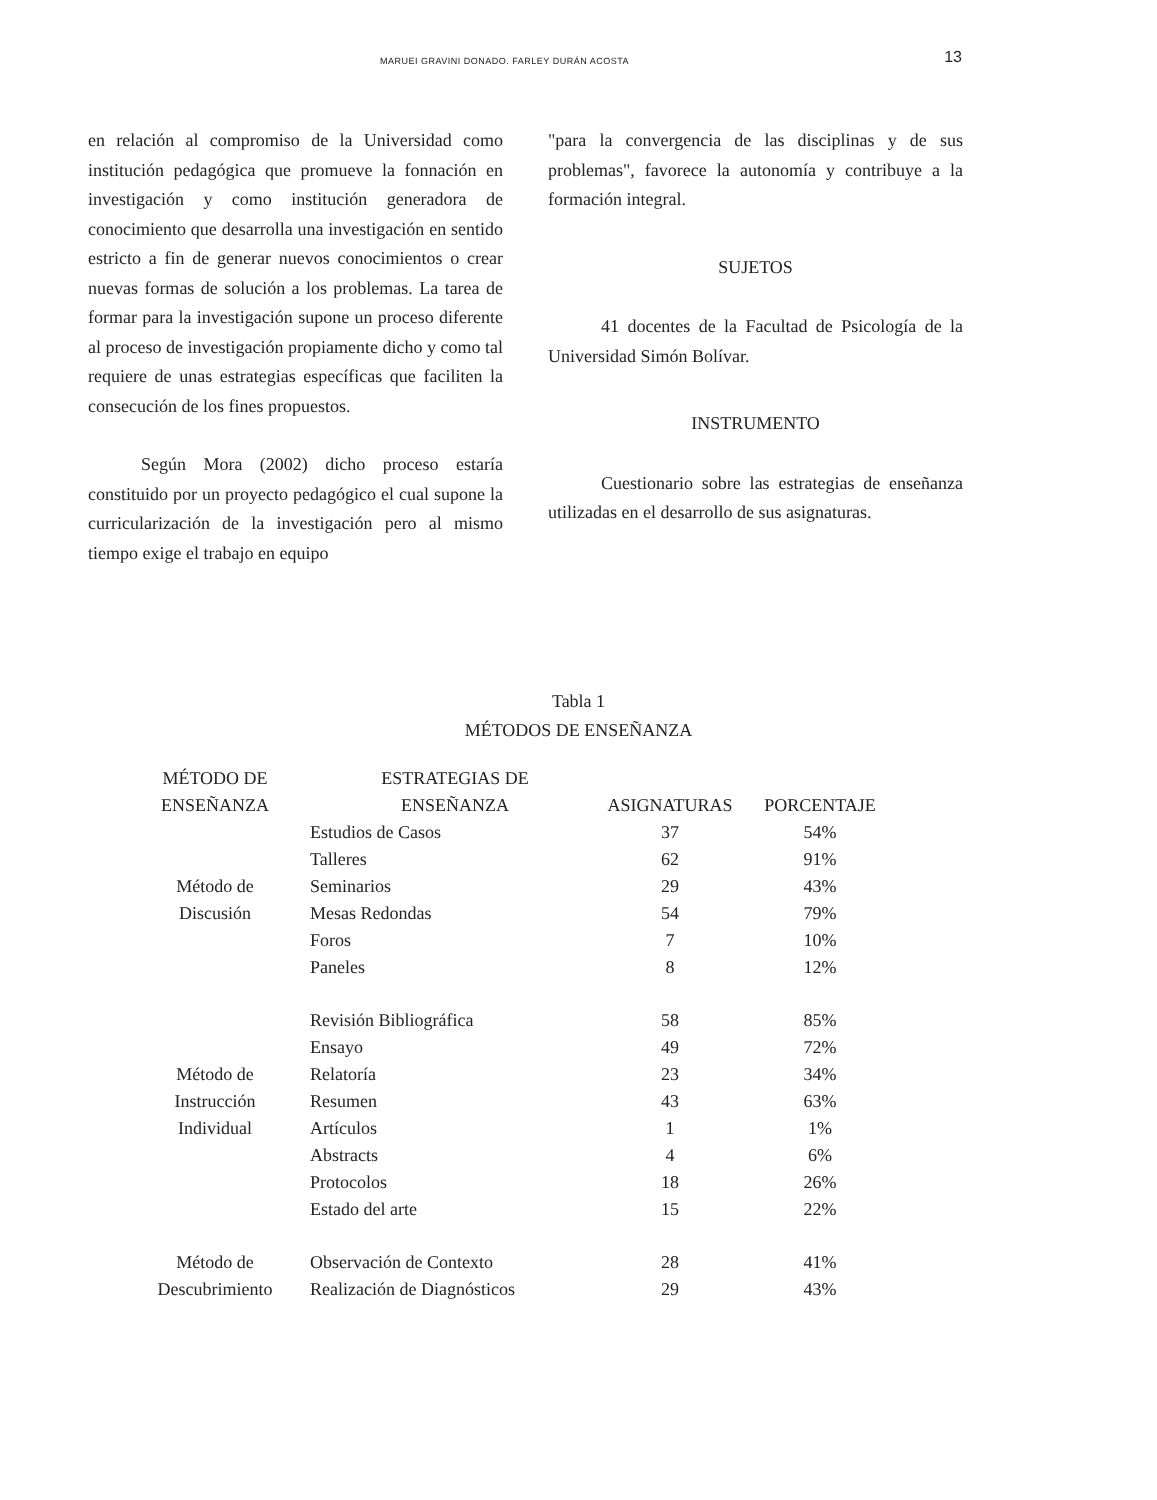MARUEI GRAVINI DONADO. FARLEY DURÁN ACOSTA 13
en relación al compromiso de la Universidad como institución pedagógica que promueve la fonnación en investigación y como institución generadora de conocimiento que desarrolla una investigación en sentido estricto a fin de generar nuevos conocimientos o crear nuevas formas de solución a los problemas. La tarea de formar para la investigación supone un proceso diferente al proceso de investigación propiamente dicho y como tal requiere de unas estrategias específicas que faciliten la consecución de los fines propuestos.
Según Mora (2002) dicho proceso estaría constituido por un proyecto pedagógico el cual supone la curricularización de la investigación pero al mismo tiempo exige el trabajo en equipo
"para la convergencia de las disciplinas y de sus problemas", favorece la autonomía y contribuye a la formación integral.
SUJETOS
41 docentes de la Facultad de Psicología de la Universidad Simón Bolívar.
INSTRUMENTO
Cuestionario sobre las estrategias de enseñanza utilizadas en el desarrollo de sus asignaturas.
Tabla 1
MÉTODOS DE ENSEÑANZA
| MÉTODO DE ENSEÑANZA | ESTRATEGIAS DE ENSEÑANZA | ASIGNATURAS | PORCENTAJE |
| --- | --- | --- | --- |
| Método de Discusión | Estudios de Casos | 37 | 54% |
| | Talleres | 62 | 91% |
| | Seminarios | 29 | 43% |
| | Mesas Redondas | 54 | 79% |
| | Foros | 7 | 10% |
| | Paneles | 8 | 12% |
| Método de Instrucción Individual | Revisión Bibliográfica | 58 | 85% |
| | Ensayo | 49 | 72% |
| | Relatoría | 23 | 34% |
| | Resumen | 43 | 63% |
| | Artículos | 1 | 1% |
| | Abstracts | 4 | 6% |
| | Protocolos | 18 | 26% |
| | Estado del arte | 15 | 22% |
| Método de Descubrimiento | Observación de Contexto | 28 | 41% |
| | Realización de Diagnósticos | 29 | 43% |